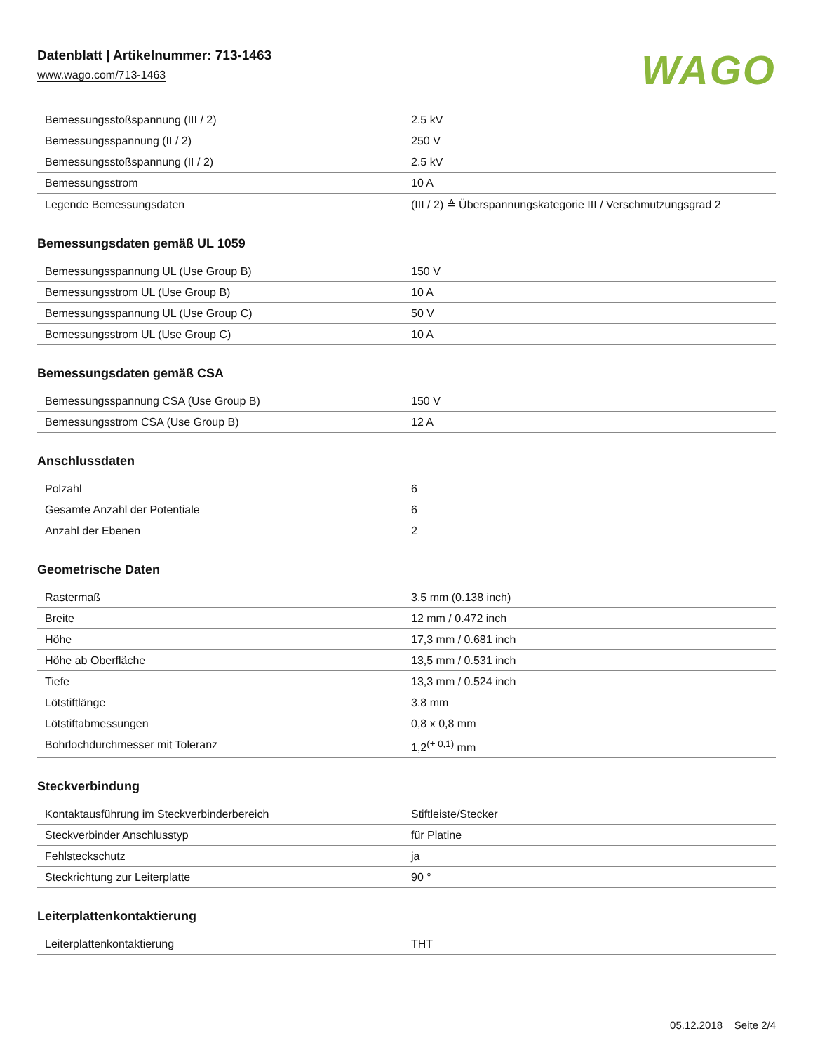Datenblatt | Artikelnummer: 713-1463
www.wago.com/713-1463
WAGO
| Bemessungsstoßspannung (III / 2) | 2.5 kV |
| Bemessungsspannung (II / 2) | 250 V |
| Bemessungsstoßspannung (II / 2) | 2.5 kV |
| Bemessungsstrom | 10 A |
| Legende Bemessungsdaten | (III / 2) ≙ Überspannungskategorie III / Verschmutzungsgrad 2 |
Bemessungsdaten gemäß UL 1059
| Bemessungsspannung UL (Use Group B) | 150 V |
| Bemessungsstrom UL (Use Group B) | 10 A |
| Bemessungsspannung UL (Use Group C) | 50 V |
| Bemessungsstrom UL (Use Group C) | 10 A |
Bemessungsdaten gemäß CSA
| Bemessungsspannung CSA (Use Group B) | 150 V |
| Bemessungsstrom CSA (Use Group B) | 12 A |
Anschlussdaten
| Polzahl | 6 |
| Gesamte Anzahl der Potentiale | 6 |
| Anzahl der Ebenen | 2 |
Geometrische Daten
| Rastermaß | 3,5 mm (0.138 inch) |
| Breite | 12 mm / 0.472 inch |
| Höhe | 17,3 mm / 0.681 inch |
| Höhe ab Oberfläche | 13,5 mm / 0.531 inch |
| Tiefe | 13,3 mm / 0.524 inch |
| Lötstiftlänge | 3.8 mm |
| Lötstiftabmessungen | 0,8 x 0,8 mm |
| Bohrlochdurchmesser mit Toleranz | 1,2<sup>(+ 0,1)</sup> mm |
Steckverbindung
| Kontaktausführung im Steckverbinderbereich | Stiftleiste/Stecker |
| Steckverbinder Anschlusstyp | für Platine |
| Fehlsteckschutz | ja |
| Steckrichtung zur Leiterplatte | 90 ° |
Leiterplattenkontaktierung
| Leiterplattenkontaktierung | THT |
05.12.2018 Seite 2/4